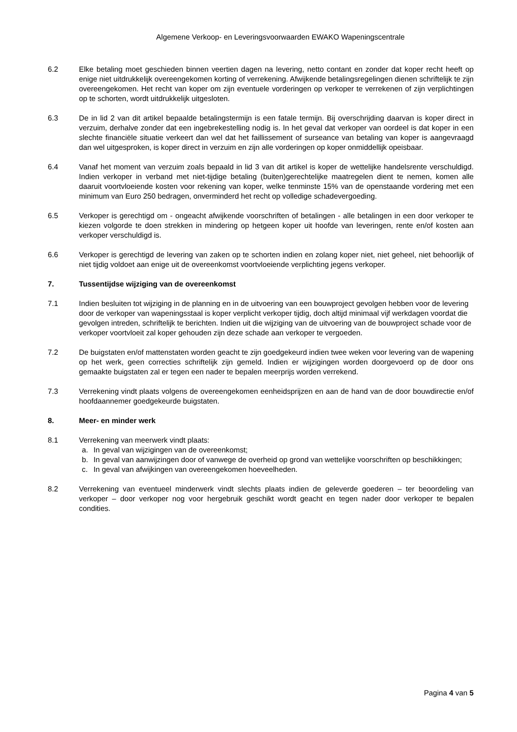Algemene Verkoop- en Leveringsvoorwaarden EWAKO Wapeningscentrale
6.2 Elke betaling moet geschieden binnen veertien dagen na levering, netto contant en zonder dat koper recht heeft op enige niet uitdrukkelijk overeengekomen korting of verrekening. Afwijkende betalingsregelingen dienen schriftelijk te zijn overeengekomen. Het recht van koper om zijn eventuele vorderingen op verkoper te verrekenen of zijn verplichtingen op te schorten, wordt uitdrukkelijk uitgesloten.
6.3 De in lid 2 van dit artikel bepaalde betalingstermijn is een fatale termijn. Bij overschrijding daarvan is koper direct in verzuim, derhalve zonder dat een ingebrekestelling nodig is. In het geval dat verkoper van oordeel is dat koper in een slechte financiële situatie verkeert dan wel dat het faillissement of surseance van betaling van koper is aangevraagd dan wel uitgesproken, is koper direct in verzuim en zijn alle vorderingen op koper onmiddellijk opeisbaar.
6.4 Vanaf het moment van verzuim zoals bepaald in lid 3 van dit artikel is koper de wettelijke handelsrente verschuldigd. Indien verkoper in verband met niet-tijdige betaling (buiten)gerechtelijke maatregelen dient te nemen, komen alle daaruit voortvloeiende kosten voor rekening van koper, welke tenminste 15% van de openstaande vordering met een minimum van Euro 250 bedragen, onverminderd het recht op volledige schadevergoeding.
6.5 Verkoper is gerechtigd om - ongeacht afwijkende voorschriften of betalingen - alle betalingen in een door verkoper te kiezen volgorde te doen strekken in mindering op hetgeen koper uit hoofde van leveringen, rente en/of kosten aan verkoper verschuldigd is.
6.6 Verkoper is gerechtigd de levering van zaken op te schorten indien en zolang koper niet, niet geheel, niet behoorlijk of niet tijdig voldoet aan enige uit de overeenkomst voortvloeiende verplichting jegens verkoper.
7. Tussentijdse wijziging van de overeenkomst
7.1 Indien besluiten tot wijziging in de planning en in de uitvoering van een bouwproject gevolgen hebben voor de levering door de verkoper van wapeningsstaal is koper verplicht verkoper tijdig, doch altijd minimaal vijf werkdagen voordat die gevolgen intreden, schriftelijk te berichten. Indien uit die wijziging van de uitvoering van de bouwproject schade voor de verkoper voortvloeit zal koper gehouden zijn deze schade aan verkoper te vergoeden.
7.2 De buigstaten en/of mattenstaten worden geacht te zijn goedgekeurd indien twee weken voor levering van de wapening op het werk, geen correcties schriftelijk zijn gemeld. Indien er wijzigingen worden doorgevoerd op de door ons gemaakte buigstaten zal er tegen een nader te bepalen meerprijs worden verrekend.
7.3 Verrekening vindt plaats volgens de overeengekomen eenheidsprijzen en aan de hand van de door bouwdirectie en/of hoofdaannemer goedgekeurde buigstaten.
8. Meer- en minder werk
8.1 Verrekening van meerwerk vindt plaats:
a. In geval van wijzigingen van de overeenkomst;
b. In geval van aanwijzingen door of vanwege de overheid op grond van wettelijke voorschriften op beschikkingen;
c. In geval van afwijkingen van overeengekomen hoeveelheden.
8.2 Verrekening van eventueel minderwerk vindt slechts plaats indien de geleverde goederen – ter beoordeling van verkoper – door verkoper nog voor hergebruik geschikt wordt geacht en tegen nader door verkoper te bepalen condities.
Pagina 4 van 5